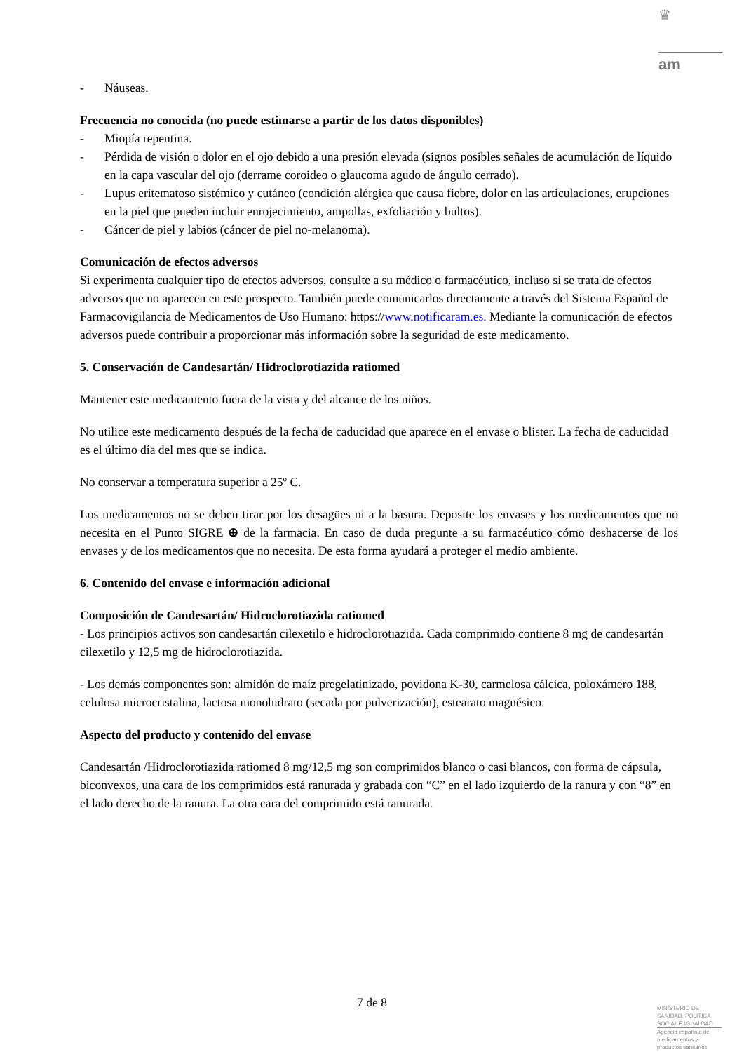♛
am
- Náuseas.
Frecuencia no conocida (no puede estimarse a partir de los datos disponibles)
- Miopía repentina.
- Pérdida de visión o dolor en el ojo debido a una presión elevada (signos posibles señales de acumulación de líquido en la capa vascular del ojo (derrame coroideo o glaucoma agudo de ángulo cerrado).
- Lupus eritematoso sistémico y cutáneo (condición alérgica que causa fiebre, dolor en las articulaciones, erupciones en la piel que pueden incluir enrojecimiento, ampollas, exfoliación y bultos).
- Cáncer de piel y labios (cáncer de piel no-melanoma).
Comunicación de efectos adversos
Si experimenta cualquier tipo de efectos adversos, consulte a su médico o farmacéutico, incluso si se trata de efectos adversos que no aparecen en este prospecto. También puede comunicarlos directamente a través del Sistema Español de Farmacovigilancia de Medicamentos de Uso Humano: https://www.notificaram.es. Mediante la comunicación de efectos adversos puede contribuir a proporcionar más información sobre la seguridad de este medicamento.
5. Conservación de Candesartán/ Hidroclorotiazida ratiomed
Mantener este medicamento fuera de la vista y del alcance de los niños.
No utilice este medicamento después de la fecha de caducidad que aparece en el envase o blister. La fecha de caducidad es el último día del mes que se indica.
No conservar a temperatura superior a 25º C.
Los medicamentos no se deben tirar por los desagües ni a la basura. Deposite los envases y los medicamentos que no necesita en el Punto SIGRE ⊕ de la farmacia. En caso de duda pregunte a su farmacéutico cómo deshacerse de los envases y de los medicamentos que no necesita. De esta forma ayudará a proteger el medio ambiente.
6. Contenido del envase e información adicional
Composición de Candesartán/ Hidroclorotiazida ratiomed
- Los principios activos son candesartán cilexetilo e hidroclorotiazida. Cada comprimido contiene 8 mg de candesartán cilexetilo y 12,5 mg de hidroclorotiazida.
- Los demás componentes son: almidón de maíz pregelatinizado, povidona K-30, carmelosa cálcica, poloxámero 188, celulosa microcristalina, lactosa monohidrato (secada por pulverización), estearato magnésico.
Aspecto del producto y contenido del envase
Candesartán /Hidroclorotiazida ratiomed 8 mg/12,5 mg son comprimidos blanco o casi blancos, con forma de cápsula, biconvexos, una cara de los comprimidos está ranurada y grabada con “C” en el lado izquierdo de la ranura y con “8” en el lado derecho de la ranura. La otra cara del comprimido está ranurada.
7 de 8
MINISTERIO DE
SANIDAD, POLITICA
SOCIAL E IGUALDAD
Agencia española de
medicamentos y
productos sanitarios